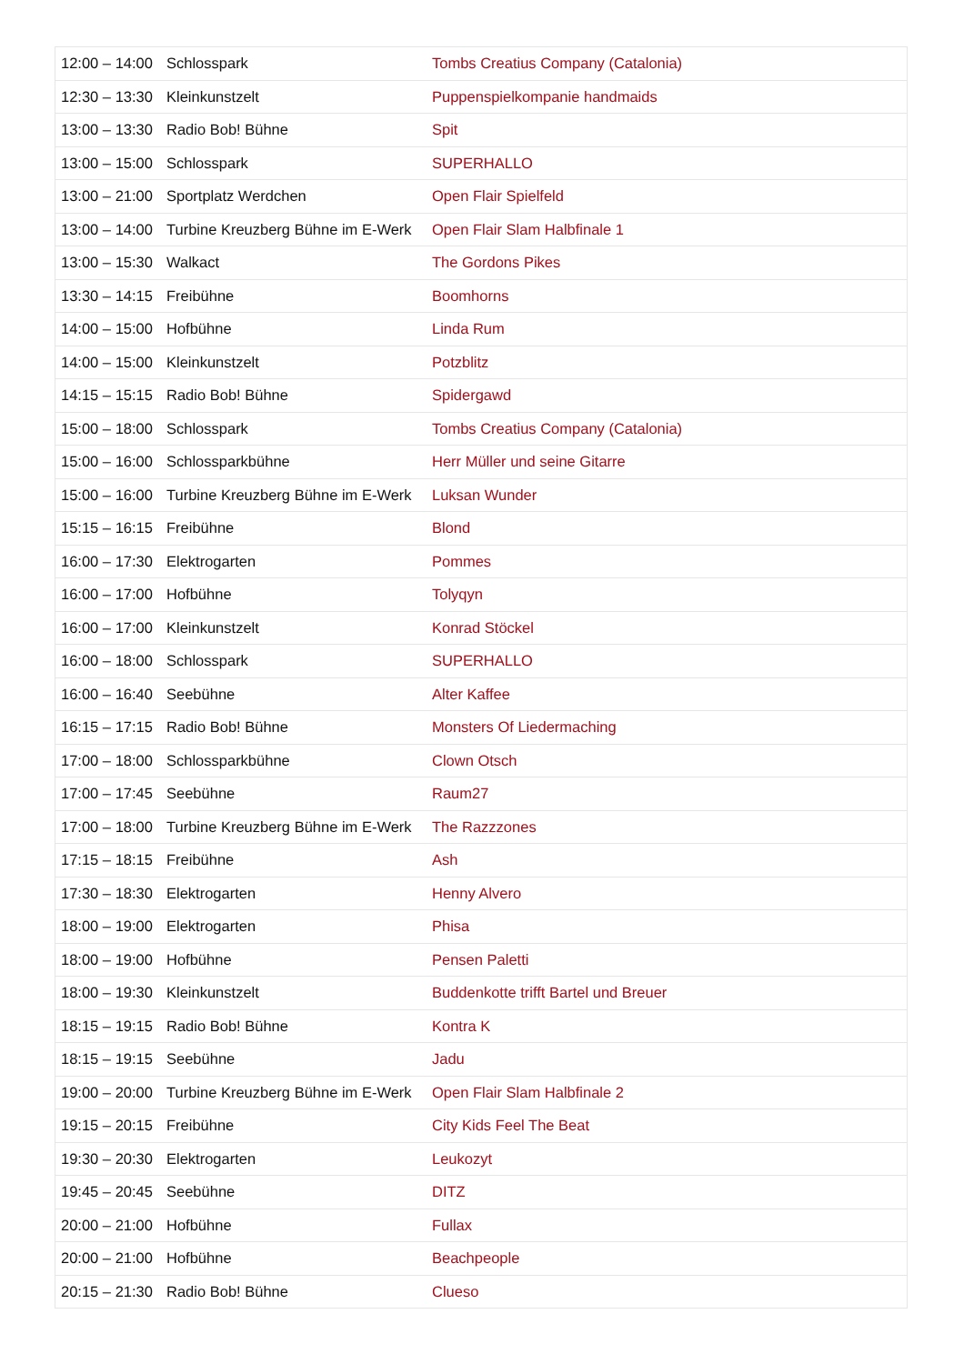| 12:00 – 14:00 | Schlosspark | Tombs Creatius Company (Catalonia) |
| 12:30 – 13:30 | Kleinkunstzelt | Puppenspielkompanie handmaids |
| 13:00 – 13:30 | Radio Bob! Bühne | Spit |
| 13:00 – 15:00 | Schlosspark | SUPERHALLO |
| 13:00 – 21:00 | Sportplatz Werdchen | Open Flair Spielfeld |
| 13:00 – 14:00 | Turbine Kreuzberg Bühne im E-Werk | Open Flair Slam Halbfinale 1 |
| 13:00 – 15:30 | Walkact | The Gordons Pikes |
| 13:30 – 14:15 | Freibühne | Boomhorns |
| 14:00 – 15:00 | Hofbühne | Linda Rum |
| 14:00 – 15:00 | Kleinkunstzelt | Potzblitz |
| 14:15 – 15:15 | Radio Bob! Bühne | Spidergawd |
| 15:00 – 18:00 | Schlosspark | Tombs Creatius Company (Catalonia) |
| 15:00 – 16:00 | Schlossparkbühne | Herr Müller und seine Gitarre |
| 15:00 – 16:00 | Turbine Kreuzberg Bühne im E-Werk | Luksan Wunder |
| 15:15 – 16:15 | Freibühne | Blond |
| 16:00 – 17:30 | Elektrogarten | Pommes |
| 16:00 – 17:00 | Hofbühne | Tolyqyn |
| 16:00 – 17:00 | Kleinkunstzelt | Konrad Stöckel |
| 16:00 – 18:00 | Schlosspark | SUPERHALLO |
| 16:00 – 16:40 | Seebühne | Alter Kaffee |
| 16:15 – 17:15 | Radio Bob! Bühne | Monsters Of Liedermaching |
| 17:00 – 18:00 | Schlossparkbühne | Clown Otsch |
| 17:00 – 17:45 | Seebühne | Raum27 |
| 17:00 – 18:00 | Turbine Kreuzberg Bühne im E-Werk | The Razzzones |
| 17:15 – 18:15 | Freibühne | Ash |
| 17:30 – 18:30 | Elektrogarten | Henny Alvero |
| 18:00 – 19:00 | Elektrogarten | Phisa |
| 18:00 – 19:00 | Hofbühne | Pensen Paletti |
| 18:00 – 19:30 | Kleinkunstzelt | Buddenkotte trifft Bartel und Breuer |
| 18:15 – 19:15 | Radio Bob! Bühne | Kontra K |
| 18:15 – 19:15 | Seebühne | Jadu |
| 19:00 – 20:00 | Turbine Kreuzberg Bühne im E-Werk | Open Flair Slam Halbfinale 2 |
| 19:15 – 20:15 | Freibühne | City Kids Feel The Beat |
| 19:30 – 20:30 | Elektrogarten | Leukozyt |
| 19:45 – 20:45 | Seebühne | DITZ |
| 20:00 – 21:00 | Hofbühne | Fullax |
| 20:00 – 21:00 | Hofbühne | Beachpeople |
| 20:15 – 21:30 | Radio Bob! Bühne | Clueso |